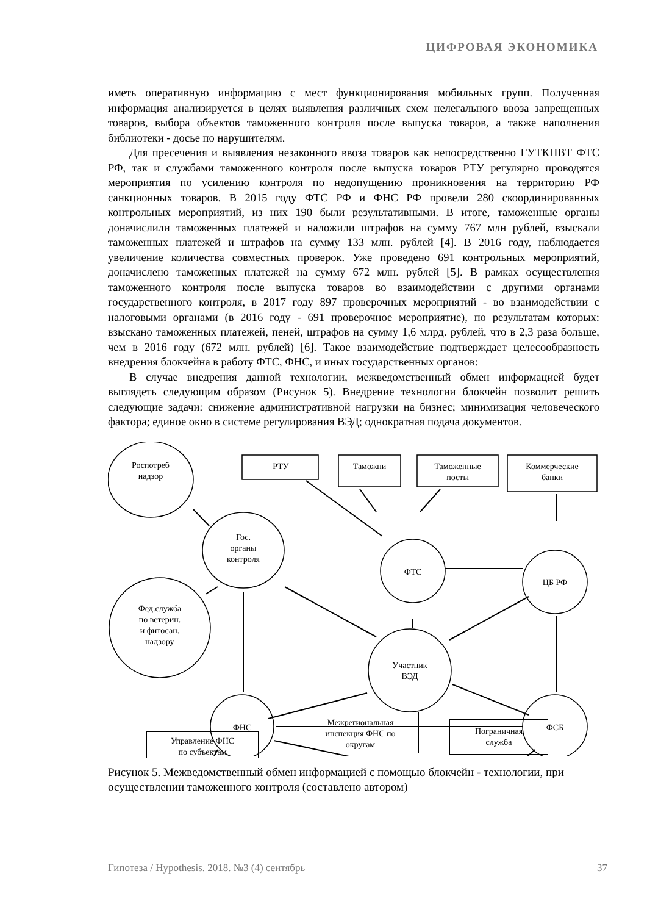ЦИФРОВАЯ ЭКОНОМИКА
иметь оперативную информацию с мест функционирования мобильных групп. Полученная информация анализируется в целях выявления различных схем нелегального ввоза запрещенных товаров, выбора объектов таможенного контроля после выпуска товаров, а также наполнения библиотеки - досье по нарушителям.
Для пресечения и выявления незаконного ввоза товаров как непосредственно ГУТКПВТ ФТС РФ, так и службами таможенного контроля после выпуска товаров РТУ регулярно проводятся мероприятия по усилению контроля по недопущению проникновения на территорию РФ санкционных товаров. В 2015 году ФТС РФ и ФНС РФ провели 280 скоординированных контрольных мероприятий, из них 190 были результативными. В итоге, таможенные органы доначислили таможенных платежей и наложили штрафов на сумму 767 млн рублей, взыскали таможенных платежей и штрафов на сумму 133 млн. рублей [4]. В 2016 году, наблюдается увеличение количества совместных проверок. Уже проведено 691 контрольных мероприятий, доначислено таможенных платежей на сумму 672 млн. рублей [5]. В рамках осуществления таможенного контроля после выпуска товаров во взаимодействии с другими органами государственного контроля, в 2017 году 897 проверочных мероприятий - во взаимодействии с налоговыми органами (в 2016 году - 691 проверочное мероприятие), по результатам которых: взыскано таможенных платежей, пеней, штрафов на сумму 1,6 млрд. рублей, что в 2,3 раза больше, чем в 2016 году (672 млн. рублей) [6]. Такое взаимодействие подтверждает целесообразность внедрения блокчейна в работу ФТС, ФНС, и иных государственных органов:
В случае внедрения данной технологии, межведомственный обмен информацией будет выглядеть следующим образом (Рисунок 5). Внедрение технологии блокчейн позволит решить следующие задачи: снижение административной нагрузки на бизнес; минимизация человеческого фактора; единое окно в системе регулирования ВЭД; однократная подача документов.
Роспотреб
надзор
РТУ Таможни
Таможенные
посты
Коммерческие
банки
Гос.
органы
контроля
ФТС
ЦБ РФ
Фед.служба
по ветерин.
и фитосан.
надзору
Участник
ВЭД
ФНС ФСБ
Управление ФНС
по субъектам
Межрегиональная
инспекция ФНС по
округам
Пограничная
служба
Рисунок 5. Межведомственный обмен информацией с помощью блокчейн - технологии, при осуществлении таможенного контроля (составлено автором)
Гипотеза / Hypothesis. 2018. №3 (4) сентябрь 37